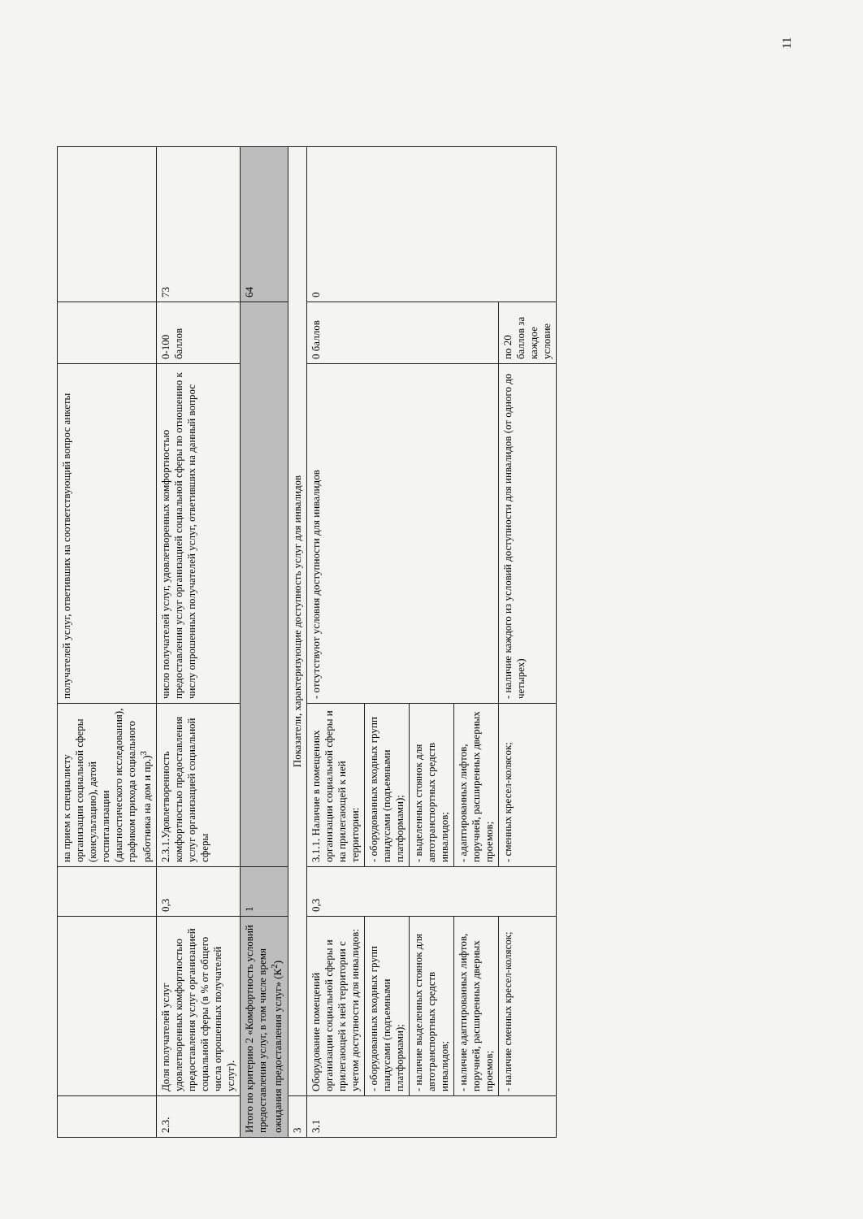| | | | на прием к специалисту организации социальной сферы (консультацию), датой госпитализации (диагностического исследования), графиком прихода социального работника на дом и пр.)<sup>3</sup> | получателей услуг, ответивших на соответствующий вопрос анкеты | | |
| 2.3. | Доля получателей услуг удовлетворенных комфортностью предоставления услуг организацией социальной сферы (в % от общего числа опрошенных получателей услуг). | 0,3 | 2.3.1.Удовлетворенность комфортностью предоставления услуг организацией социальной сферы | число получателей услуг, удовлетворенных комфортностью предоставления услуг организацией социальной сферы по отношению к числу опрошенных получателей услуг, ответивших на данный вопрос | 0-100 баллов | 73 |
| Итого по критерию 2 «Комфортность условий предоставления услуг, в том числе время ожидания предоставления услуг» (К<sup>2</sup>) | | 1 | | | | 64 |
| 3 | Показатели, характеризующие доступность услуг для инвалидов | | | | | |
| 3.1 | Оборудование помещений организации социальной сферы и прилегающей к ней территории с учетом доступности для инвалидов: | 0,3 | 3.1.1. Наличие в помещениях организации социальной сферы и на прилегающей к ней территории: | - отсутствуют условия доступности для инвалидов | 0 баллов | 0 |
| | - оборудованных входных групп пандусами (подъемными платформами); | | - оборудованных входных групп пандусами (подъемными платформами); | | | |
| | - наличие выделенных стоянок для автотранспортных средств инвалидов; | | - выделенных стоянок для автотранспортных средств инвалидов; | | | |
| | - наличие адаптированных лифтов, поручней, расширенных дверных проемов; | | - адаптированных лифтов, поручней, расширенных дверных проемов; | | | |
| | - наличие сменных кресел-колясок; | | - сменных кресел-колясок; | - наличие каждого из условий доступности для инвалидов (от одного до четырех) | по 20 баллов за каждое условие | |
11